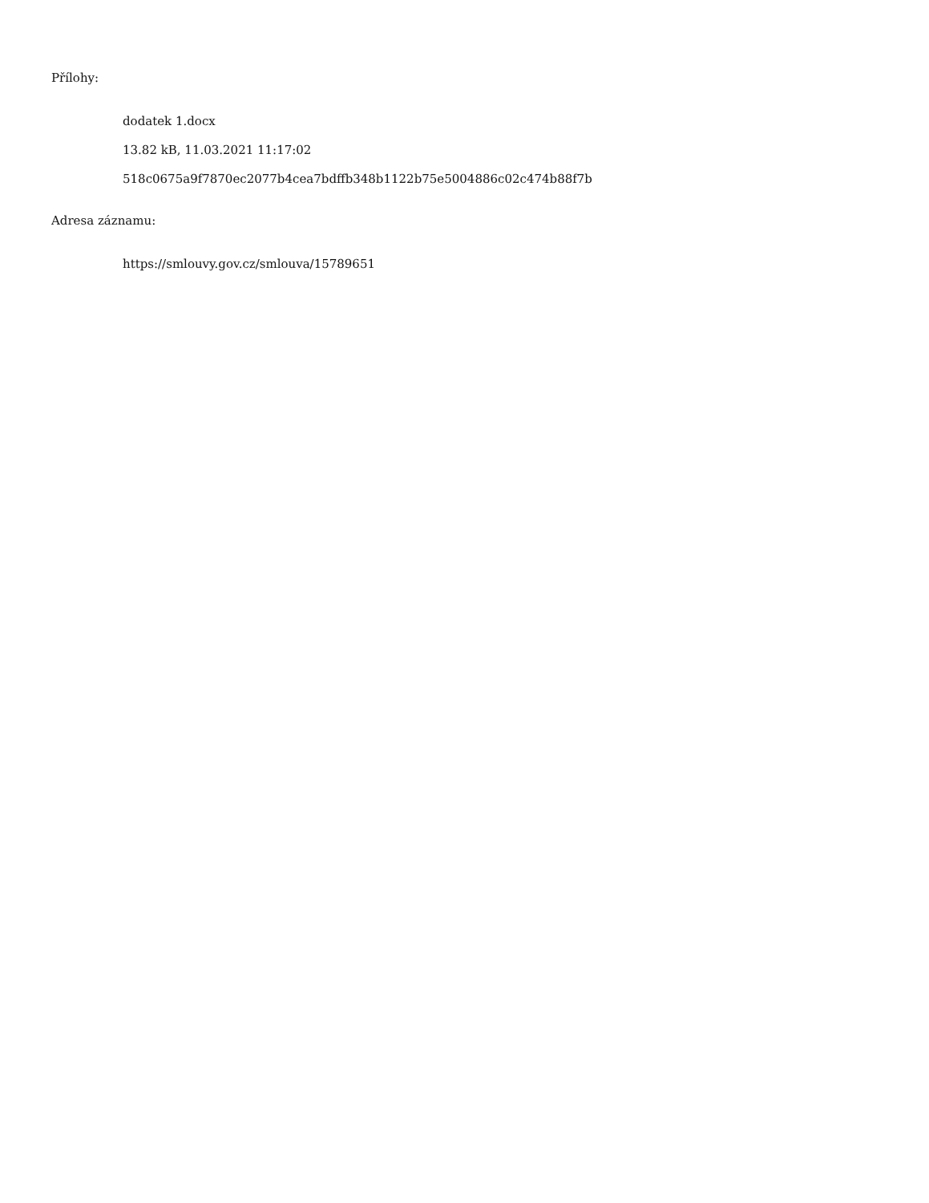Přílohy:
dodatek 1.docx
13.82 kB, 11.03.2021 11:17:02
518c0675a9f7870ec2077b4cea7bdffb348b1122b75e5004886c02c474b88f7b
Adresa záznamu:
https://smlouvy.gov.cz/smlouva/15789651